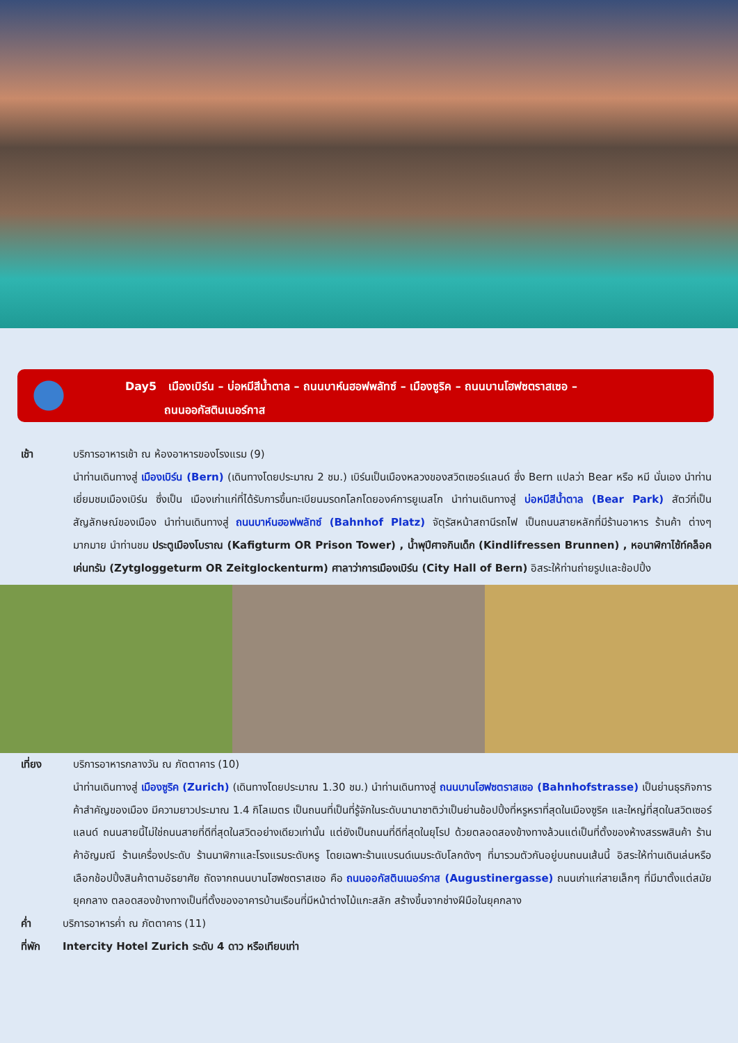Day5 เมืองเบิร์น – บ่อหมีสีน้ำตาล – ถนนบาห์นฮอฟพลัทซ์ – เมืองซูริค – ถนนบานโฮฟซตราสเซอ –
ถนนออกัสตินเนอร์กาส
เช้า บริการอาหารเช้า ณ ห้องอาหารของโรงแรม (9)
นำท่านเดินทางสู่ เมืองเบิร์น (Bern) (เดินทางโดยประมาณ 2 ชม.) เบิร์นเป็นเมืองหลวงของสวิตเซอร์แลนด์ ซึ่ง Bern แปลว่า Bear หรือ หมี นั่นเอง นำท่านเยี่ยมชมเมืองเบิร์น ซึ่งเป็น เมืองเก่าแก่ที่ได้รับการขึ้นทะเบียนมรดกโลกโดยองค์การยูเนสโก นำท่านเดินทางสู่ บ่อหมีสีน้ำตาล (Bear Park) สัตว์ที่เป็นสัญลักษณ์ของเมือง นำท่านเดินทางสู่ ถนนบาห์นฮอฟพลัทซ์ (Bahnhof Platz) จัตุรัสหน้าสถานีรถไฟ เป็นถนนสายหลักที่มีร้านอาหาร ร้านค้า ต่างๆมากมาย นำท่านชม ประตูเมืองโบราณ (Kafigturm OR Prison Tower) , น้ำพุปีศาจกินเด็ก (Kindlifressen Brunnen) , หอนาฬิกาไซ้ท์คล็อคเค่นทรัม (Zytgloggeturm OR Zeitglockenturm) ศาลาว่าการเมืองเบิร์น (City Hall of Bern) อิสระให้ท่านถ่ายรูปและช้อปปิ้ง
เที่ยง บริการอาหารกลางวัน ณ ภัตตาคาร (10)
นำท่านเดินทางสู่ เมืองซูริค (Zurich) (เดินทางโดยประมาณ 1.30 ชม.) นำท่านเดินทางสู่ ถนนบานโฮฟซตราสเซอ (Bahnhofstrasse) เป็นย่านธุรกิจการค้าสำคัญของเมือง มีความยาวประมาณ 1.4 กิโลเมตร เป็นถนนที่เป็นที่รู้จักในระดับนานาชาติว่าเป็นย่านช้อปปิ้งที่หรูหราที่สุดในเมืองซูริค และใหญ่ที่สุดในสวิตเซอร์แลนด์ ถนนสายนี้ไม่ใช่ถนนสายที่ดีที่สุดในสวิตอย่างเดียวเท่านั้น แต่ยังเป็นถนนที่ดีที่สุดในยุโรป ด้วยตลอดสองข้างทางล้วนแต่เป็นที่ตั้งของห้างสรรพสินค้า ร้านค้าอัญมณี ร้านเครื่องประดับ ร้านนาฬิกาและโรงแรมระดับหรู โดยเฉพาะร้านแบรนด์เนมระดับโลกดังๆ ที่มารวมตัวกันอยู่บนถนนเส้นนี้ อิสระให้ท่านเดินเล่นหรือเลือกช้อปปิ้งสินค้าตามอัธยาศัย ถัดจากถนนบานโฮฟซตราสเซอ คือ ถนนออกัสตินเนอร์กาส (Augustinergasse) ถนนเก่าแก่สายเล็กๆ ที่มีมาตั้งแต่สมัยยุคกลาง ตลอดสองข้างทางเป็นที่ตั้งของอาคารบ้านเรือนที่มีหน้าต่างไม้แกะสลัก สร้างขึ้นจากช่างฝีมือในยุคกลาง
ค่ำ บริการอาหารค่ำ ณ ภัตตาคาร (11)
ที่พัก Intercity Hotel Zurich ระดับ 4 ดาว หรือเทียบเท่า